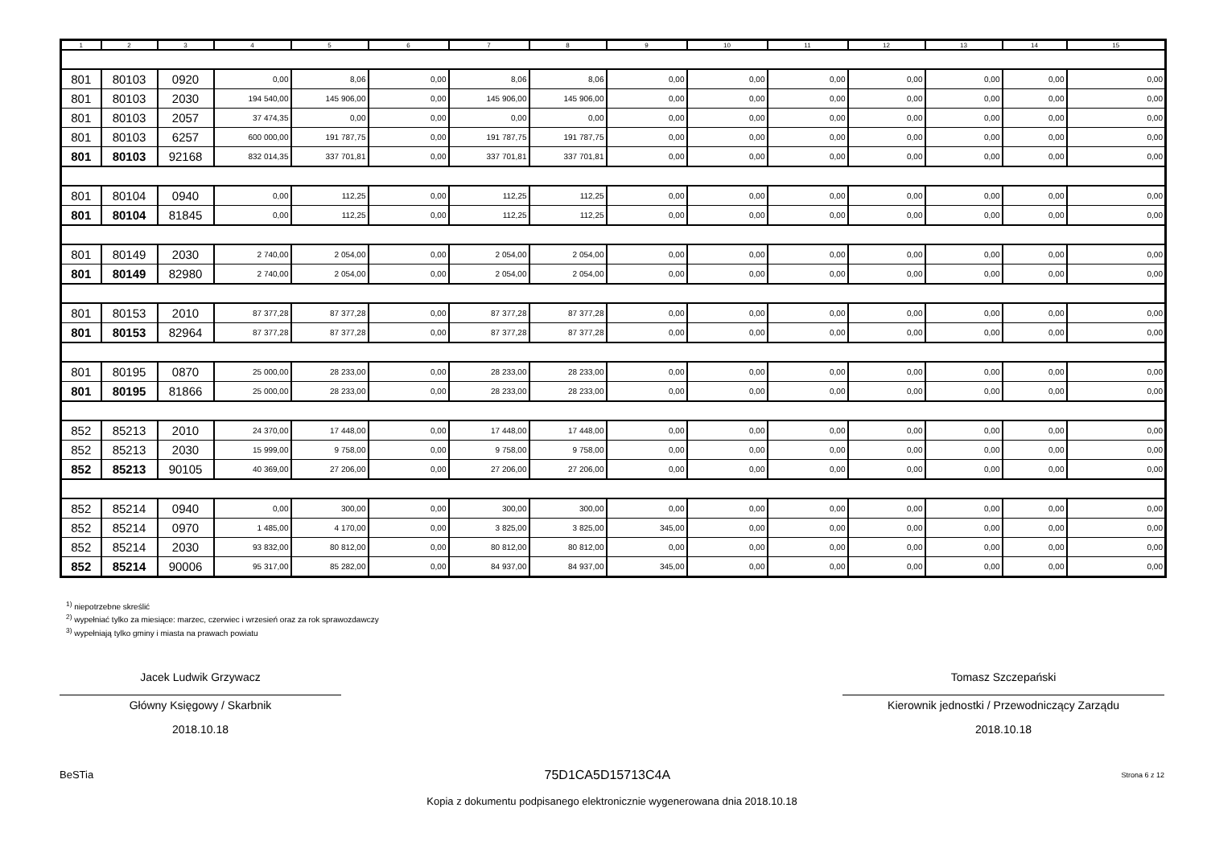| 1 | 2 | 3 | 4 | 5 | 6 | 7 | 8 | 9 | 10 | 11 | 12 | 13 | 14 | 15 |
| --- | --- | --- | --- | --- | --- | --- | --- | --- | --- | --- | --- | --- | --- | --- |
| 801 | 80103 | 0920 | 0,00 | 8,06 | 0,00 | 8,06 | 8,06 | 0,00 | 0,00 | 0,00 | 0,00 | 0,00 | 0,00 | 0,00 |
| 801 | 80103 | 2030 | 194 540,00 | 145 906,00 | 0,00 | 145 906,00 | 145 906,00 | 0,00 | 0,00 | 0,00 | 0,00 | 0,00 | 0,00 | 0,00 |
| 801 | 80103 | 2057 | 37 474,35 | 0,00 | 0,00 | 0,00 | 0,00 | 0,00 | 0,00 | 0,00 | 0,00 | 0,00 | 0,00 | 0,00 |
| 801 | 80103 | 6257 | 600 000,00 | 191 787,75 | 0,00 | 191 787,75 | 191 787,75 | 0,00 | 0,00 | 0,00 | 0,00 | 0,00 | 0,00 | 0,00 |
| 801 | 80103 | 92168 | 832 014,35 | 337 701,81 | 0,00 | 337 701,81 | 337 701,81 | 0,00 | 0,00 | 0,00 | 0,00 | 0,00 | 0,00 | 0,00 |
| 801 | 80104 | 0940 | 0,00 | 112,25 | 0,00 | 112,25 | 112,25 | 0,00 | 0,00 | 0,00 | 0,00 | 0,00 | 0,00 | 0,00 |
| 801 | 80104 | 81845 | 0,00 | 112,25 | 0,00 | 112,25 | 112,25 | 0,00 | 0,00 | 0,00 | 0,00 | 0,00 | 0,00 | 0,00 |
| 801 | 80149 | 2030 | 2 740,00 | 2 054,00 | 0,00 | 2 054,00 | 2 054,00 | 0,00 | 0,00 | 0,00 | 0,00 | 0,00 | 0,00 | 0,00 |
| 801 | 80149 | 82980 | 2 740,00 | 2 054,00 | 0,00 | 2 054,00 | 2 054,00 | 0,00 | 0,00 | 0,00 | 0,00 | 0,00 | 0,00 | 0,00 |
| 801 | 80153 | 2010 | 87 377,28 | 87 377,28 | 0,00 | 87 377,28 | 87 377,28 | 0,00 | 0,00 | 0,00 | 0,00 | 0,00 | 0,00 | 0,00 |
| 801 | 80153 | 82964 | 87 377,28 | 87 377,28 | 0,00 | 87 377,28 | 87 377,28 | 0,00 | 0,00 | 0,00 | 0,00 | 0,00 | 0,00 | 0,00 |
| 801 | 80195 | 0870 | 25 000,00 | 28 233,00 | 0,00 | 28 233,00 | 28 233,00 | 0,00 | 0,00 | 0,00 | 0,00 | 0,00 | 0,00 | 0,00 |
| 801 | 80195 | 81866 | 25 000,00 | 28 233,00 | 0,00 | 28 233,00 | 28 233,00 | 0,00 | 0,00 | 0,00 | 0,00 | 0,00 | 0,00 | 0,00 |
| 852 | 85213 | 2010 | 24 370,00 | 17 448,00 | 0,00 | 17 448,00 | 17 448,00 | 0,00 | 0,00 | 0,00 | 0,00 | 0,00 | 0,00 | 0,00 |
| 852 | 85213 | 2030 | 15 999,00 | 9 758,00 | 0,00 | 9 758,00 | 9 758,00 | 0,00 | 0,00 | 0,00 | 0,00 | 0,00 | 0,00 | 0,00 |
| 852 | 85213 | 90105 | 40 369,00 | 27 206,00 | 0,00 | 27 206,00 | 27 206,00 | 0,00 | 0,00 | 0,00 | 0,00 | 0,00 | 0,00 | 0,00 |
| 852 | 85214 | 0940 | 0,00 | 300,00 | 0,00 | 300,00 | 300,00 | 0,00 | 0,00 | 0,00 | 0,00 | 0,00 | 0,00 | 0,00 |
| 852 | 85214 | 0970 | 1 485,00 | 4 170,00 | 0,00 | 3 825,00 | 3 825,00 | 345,00 | 0,00 | 0,00 | 0,00 | 0,00 | 0,00 | 0,00 |
| 852 | 85214 | 2030 | 93 832,00 | 80 812,00 | 0,00 | 80 812,00 | 80 812,00 | 0,00 | 0,00 | 0,00 | 0,00 | 0,00 | 0,00 | 0,00 |
| 852 | 85214 | 90006 | 95 317,00 | 85 282,00 | 0,00 | 84 937,00 | 84 937,00 | 345,00 | 0,00 | 0,00 | 0,00 | 0,00 | 0,00 | 0,00 |
<sup>1)</sup> niepotrzebne skreślić
<sup>2)</sup> wypełniać tylko za miesiące: marzec, czerwiec i wrzesień oraz za rok sprawozdawczy
<sup>3)</sup> wypełniają tylko gminy i miasta na prawach powiatu
Jacek Ludwik Grzywacz
Główny Księgowy / Skarbnik
2018.10.18
Tomasz Szczepański
Kierownik jednostki / Przewodniczący Zarządu
2018.10.18
BeSTia 75D1CA5D15713C4A Strona 6 z 12
Kopia z dokumentu podpisanego elektronicznie wygenerowana dnia 2018.10.18